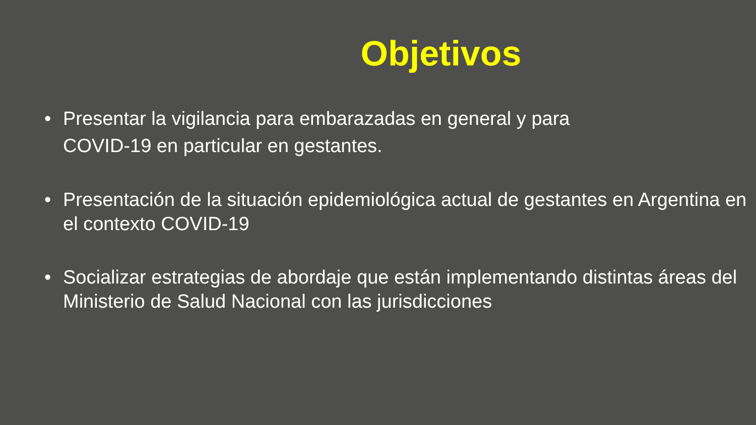Objetivos
• Presentar la vigilancia para embarazadas en general y para
COVID-19 en particular en gestantes.
• Presentación de la situación epidemiológica actual de gestantes en Argentina en el contexto COVID-19
• Socializar estrategias de abordaje que están implementando distintas áreas del Ministerio de Salud Nacional con las jurisdicciones